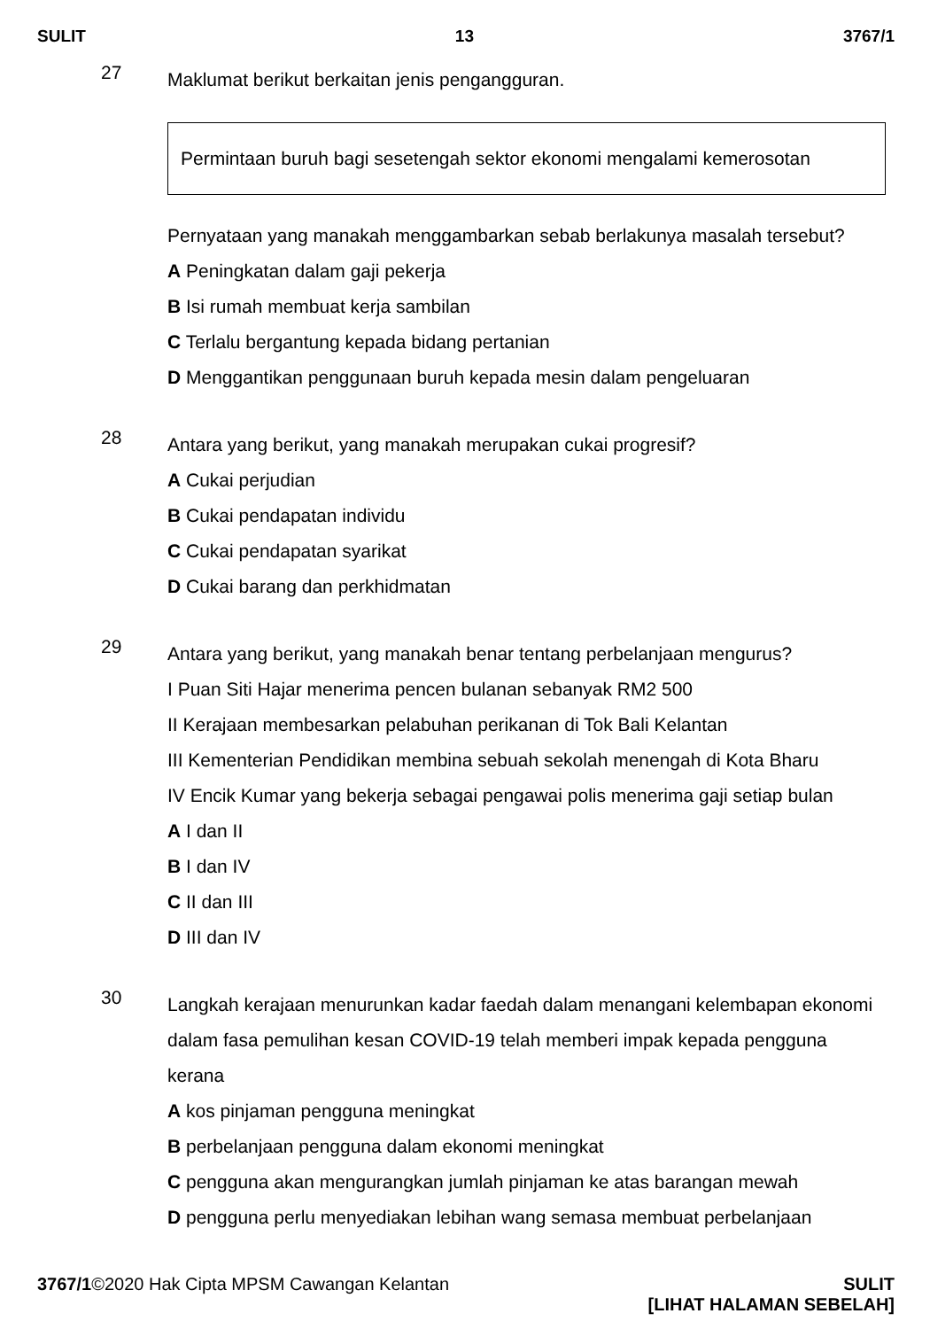SULIT 13 3767/1
27
Maklumat berikut berkaitan jenis pengangguran.
Permintaan buruh bagi sesetengah sektor ekonomi mengalami kemerosotan
Pernyataan yang manakah menggambarkan sebab berlakunya masalah tersebut?
A Peningkatan dalam gaji pekerja
B Isi rumah membuat kerja sambilan
C Terlalu bergantung kepada bidang pertanian
D Menggantikan penggunaan buruh kepada mesin dalam pengeluaran
28
Antara yang berikut, yang manakah merupakan cukai progresif?
A Cukai perjudian
B Cukai pendapatan individu
C Cukai pendapatan syarikat
D Cukai barang dan perkhidmatan
29
Antara yang berikut, yang manakah benar tentang perbelanjaan mengurus?
I Puan Siti Hajar menerima pencen bulanan sebanyak RM2 500
II Kerajaan membesarkan pelabuhan perikanan di Tok Bali Kelantan
III Kementerian Pendidikan membina sebuah sekolah menengah di Kota Bharu
IV Encik Kumar yang bekerja sebagai pengawai polis menerima gaji setiap bulan
A I dan II
B I dan IV
C II dan III
D III dan IV
30
Langkah kerajaan menurunkan kadar faedah dalam menangani kelembapan ekonomi dalam fasa pemulihan kesan COVID-19 telah memberi impak kepada pengguna kerana
A kos pinjaman pengguna meningkat
B perbelanjaan pengguna dalam ekonomi meningkat
C pengguna akan mengurangkan jumlah pinjaman ke atas barangan mewah
D pengguna perlu menyediakan lebihan wang semasa membuat perbelanjaan
3767/1©2020 Hak Cipta MPSM Cawangan Kelantan
SULIT
[LIHAT HALAMAN SEBELAH]